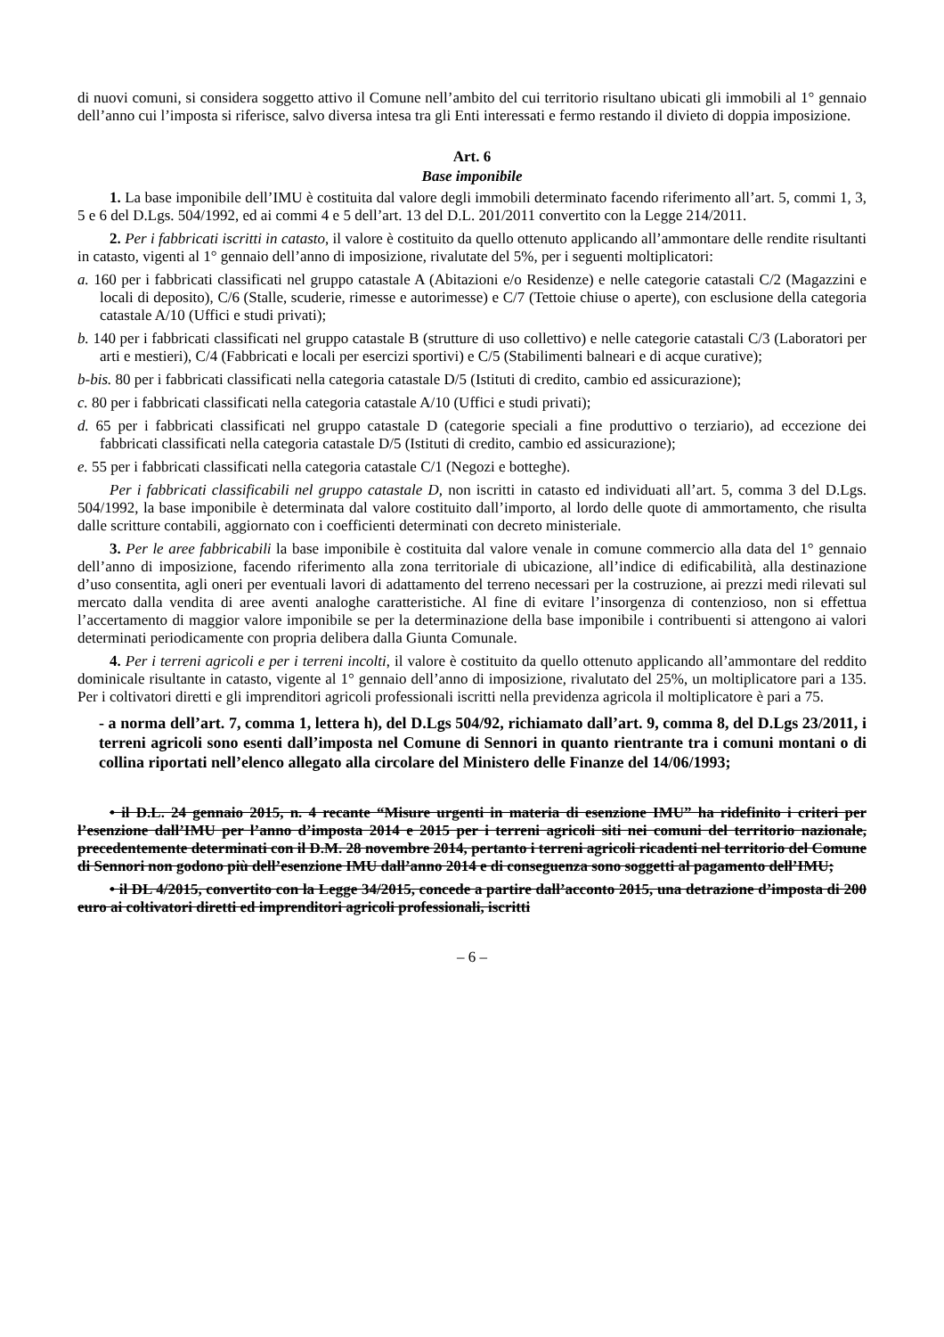di nuovi comuni, si considera soggetto attivo il Comune nell’ambito del cui territorio risultano ubicati gli immobili al 1° gennaio dell’anno cui l’imposta si riferisce, salvo diversa intesa tra gli Enti interessati e fermo restando il divieto di doppia imposizione.
Art. 6
Base imponibile
1. La base imponibile dell’IMU è costituita dal valore degli immobili determinato facendo riferimento all’art. 5, commi 1, 3, 5 e 6 del D.Lgs. 504/1992, ed ai commi 4 e 5 dell’art. 13 del D.L. 201/2011 convertito con la Legge 214/2011.
2. Per i fabbricati iscritti in catasto, il valore è costituito da quello ottenuto applicando all’ammontare delle rendite risultanti in catasto, vigenti al 1° gennaio dell’anno di imposizione, rivalutate del 5%, per i seguenti moltiplicatori:
a. 160 per i fabbricati classificati nel gruppo catastale A (Abitazioni e/o Residenze) e nelle categorie catastali C/2 (Magazzini e locali di deposito), C/6 (Stalle, scuderie, rimesse e autorimesse) e C/7 (Tettoie chiuse o aperte), con esclusione della categoria catastale A/10 (Uffici e studi privati);
b. 140 per i fabbricati classificati nel gruppo catastale B (strutture di uso collettivo) e nelle categorie catastali C/3 (Laboratori per arti e mestieri), C/4 (Fabbricati e locali per esercizi sportivi) e C/5 (Stabilimenti balneari e di acque curative);
b-bis. 80 per i fabbricati classificati nella categoria catastale D/5 (Istituti di credito, cambio ed assicurazione);
c. 80 per i fabbricati classificati nella categoria catastale A/10 (Uffici e studi privati);
d. 65 per i fabbricati classificati nel gruppo catastale D (categorie speciali a fine produttivo o terziario), ad eccezione dei fabbricati classificati nella categoria catastale D/5 (Istituti di credito, cambio ed assicurazione);
e. 55 per i fabbricati classificati nella categoria catastale C/1 (Negozi e botteghe).
Per i fabbricati classificabili nel gruppo catastale D, non iscritti in catasto ed individuati all’art. 5, comma 3 del D.Lgs. 504/1992, la base imponibile è determinata dal valore costituito dall’importo, al lordo delle quote di ammortamento, che risulta dalle scritture contabili, aggiornato con i coefficienti determinati con decreto ministeriale.
3. Per le aree fabbricabili la base imponibile è costituita dal valore venale in comune commercio alla data del 1° gennaio dell’anno di imposizione, facendo riferimento alla zona territoriale di ubicazione, all’indice di edificabilità, alla destinazione d’uso consentita, agli oneri per eventuali lavori di adattamento del terreno necessari per la costruzione, ai prezzi medi rilevati sul mercato dalla vendita di aree aventi analoghe caratteristiche. Al fine di evitare l’insorgenza di contenzioso, non si effettua l’accertamento di maggior valore imponibile se per la determinazione della base imponibile i contribuenti si attengono ai valori determinati periodicamente con propria delibera dalla Giunta Comunale.
4. Per i terreni agricoli e per i terreni incolti, il valore è costituito da quello ottenuto applicando all’ammontare del reddito dominicale risultante in catasto, vigente al 1° gennaio dell’anno di imposizione, rivalutato del 25%, un moltiplicatore pari a 135. Per i coltivatori diretti e gli imprenditori agricoli professionali iscritti nella previdenza agricola il moltiplicatore è pari a 75.
- a norma dell’art. 7, comma 1, lettera h), del D.Lgs 504/92, richiamato dall’art. 9, comma 8, del D.Lgs 23/2011, i terreni agricoli sono esenti dall’imposta nel Comune di Sennori in quanto rientrante tra i comuni montani o di collina riportati nell’elenco allegato alla circolare del Ministero delle Finanze del 14/06/1993;
• il D.L. 24 gennaio 2015, n. 4 recante “Misure urgenti in materia di esenzione IMU” ha ridefinito i criteri per l’esenzione dall’IMU per l’anno d’imposta 2014 e 2015 per i terreni agricoli siti nei comuni del territorio nazionale, precedentemente determinati con il D.M. 28 novembre 2014, pertanto i terreni agricoli ricadenti nel territorio del Comune di Sennori non godono più dell’esenzione IMU dall’anno 2014 e di conseguenza sono soggetti al pagamento dell’IMU;
• il DL 4/2015, convertito con la Legge 34/2015, concede a partire dall’acconto 2015, una detrazione d’imposta di 200 euro ai coltivatori diretti ed imprenditori agricoli professionali, iscritti
– 6 –